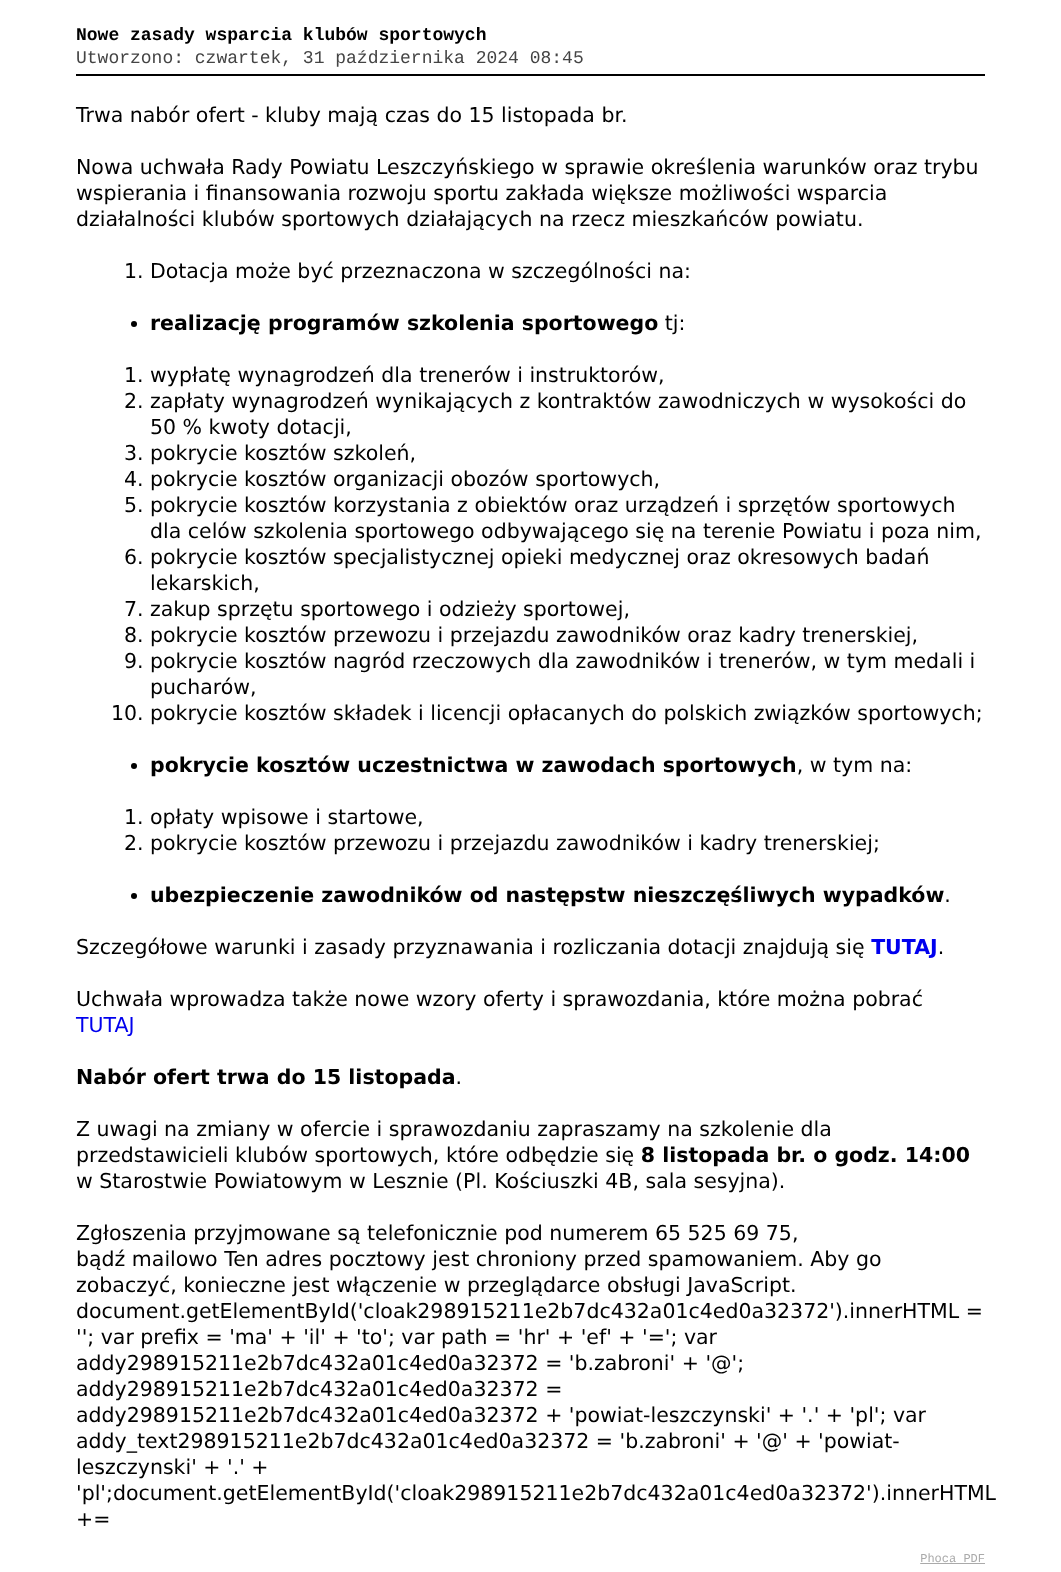Nowe zasady wsparcia klubów sportowych
Utworzono: czwartek, 31 października 2024 08:45
Trwa nabór ofert - kluby mają czas do 15 listopada br.
Nowa uchwała Rady Powiatu Leszczyńskiego w sprawie określenia warunków oraz trybu wspierania i finansowania rozwoju sportu zakłada większe możliwości wsparcia działalności klubów sportowych działających na rzecz mieszkańców powiatu.
1. Dotacja może być przeznaczona w szczególności na:
realizację programów szkolenia sportowego tj:
1. wypłatę wynagrodzeń dla trenerów i instruktorów,
2. zapłaty wynagrodzeń wynikających z kontraktów zawodniczych w wysokości do 50 % kwoty dotacji,
3. pokrycie kosztów szkoleń,
4. pokrycie kosztów organizacji obozów sportowych,
5. pokrycie kosztów korzystania z obiektów oraz urządzeń i sprzętów sportowych dla celów szkolenia sportowego odbywającego się na terenie Powiatu i poza nim,
6. pokrycie kosztów specjalistycznej opieki medycznej oraz okresowych badań lekarskich,
7. zakup sprzętu sportowego i odzieży sportowej,
8. pokrycie kosztów przewozu i przejazdu zawodników oraz kadry trenerskiej,
9. pokrycie kosztów nagród rzeczowych dla zawodników i trenerów, w tym medali i pucharów,
10. pokrycie kosztów składek i licencji opłacanych do polskich związków sportowych;
pokrycie kosztów uczestnictwa w zawodach sportowych, w tym na:
1. opłaty wpisowe i startowe,
2. pokrycie kosztów przewozu i przejazdu zawodników i kadry trenerskiej;
ubezpieczenie zawodników od następstw nieszczęśliwych wypadków.
Szczegółowe warunki i zasady przyznawania i rozliczania dotacji znajdują się TUTAJ.
Uchwała wprowadza także nowe wzory oferty i sprawozdania, które można pobrać TUTAJ
Nabór ofert trwa do 15 listopada.
Z uwagi na zmiany w ofercie i sprawozdaniu zapraszamy na szkolenie dla przedstawicieli klubów sportowych, które odbędzie się 8 listopada br. o godz. 14:00 w Starostwie Powiatowym w Lesznie (Pl. Kościuszki 4B, sala sesyjna).
Zgłoszenia przyjmowane są telefonicznie pod numerem 65 525 69 75,
bądź mailowo Ten adres pocztowy jest chroniony przed spamowaniem. Aby go zobaczyć, konieczne jest włączenie w przeglądarce obsługi JavaScript. document.getElementById('cloak298915211e2b7dc432a01c4ed0a32372').innerHTML = ''; var prefix = 'ma' + 'il' + 'to'; var path = 'hr' + 'ef' + '='; var addy298915211e2b7dc432a01c4ed0a32372 = 'b.zabroni' + '@'; addy298915211e2b7dc432a01c4ed0a32372 = addy298915211e2b7dc432a01c4ed0a32372 + 'powiat-leszczynski' + '.' + 'pl'; var addy_text298915211e2b7dc432a01c4ed0a32372 = 'b.zabroni' + '@' + 'powiat-leszczynski' + '.' + 'pl';document.getElementById('cloak298915211e2b7dc432a01c4ed0a32372').innerHTML +=
Phoca PDF